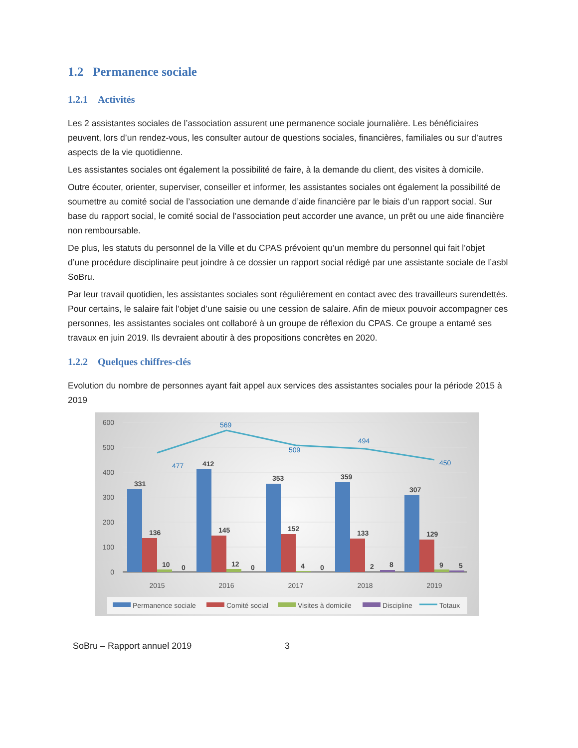1.2 Permanence sociale
1.2.1 Activités
Les 2 assistantes sociales de l’association assurent une permanence sociale journalière. Les bénéficiaires peuvent, lors d’un rendez-vous, les consulter autour de questions sociales, financières, familiales ou sur d’autres aspects de la vie quotidienne.
Les assistantes sociales ont également la possibilité de faire, à la demande du client, des visites à domicile.
Outre écouter, orienter, superviser, conseiller et informer, les assistantes sociales ont également la possibilité de soumettre au comité social de l’association une demande d’aide financière par le biais d’un rapport social. Sur base du rapport social, le comité social de l’association peut accorder une avance, un prêt ou une aide financière non remboursable.
De plus, les statuts du personnel de la Ville et du CPAS prévoient qu’un membre du personnel qui fait l’objet d’une procédure disciplinaire peut joindre à ce dossier un rapport social rédigé par une assistante sociale de l’asbl SoBru.
Par leur travail quotidien, les assistantes sociales sont régulièrement en contact avec des travailleurs surendettés. Pour certains, le salaire fait l’objet d’une saisie ou une cession de salaire. Afin de mieux pouvoir accompagner ces personnes, les assistantes sociales ont collaboré à un groupe de réflexion du CPAS. Ce groupe a entamé ses travaux en juin 2019. Ils devraient aboutir à des propositions concrètes en 2020.
1.2.2 Quelques chiffres-clés
Evolution du nombre de personnes ayant fait appel aux services des assistantes sociales pour la période 2015 à 2019
600
500
400
300
200
100
0
331
412
353
359
307
136
145
152
133
129
10
0
12
0
4
0
2
8
9
5
477
569
509
494
450
2015
2016
2017
2018
2019
Permanence sociale
Comité social
Visites à domicile
Discipline
Totaux
SoBru – Rapport annuel 2019 3